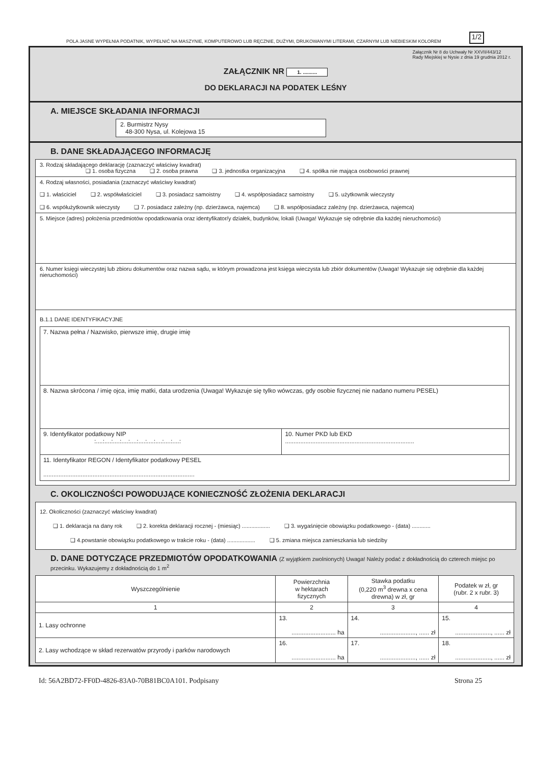POLA JASNE WYPEŁNIA PODATNIK, WYPEŁNIĆ NA MASZYNIE, KOMPUTEROWO LUB RĘCZNIE, DUŻYMI, DRUKOWANYMI LITERAMI, CZARNYM LUB NIEBIESKIM KOLOREM 1/2
Załącznik Nr 8 do Uchwały Nr XXVII/443/12
Rady Miejskiej w Nysie z dnia 19 grudnia 2012 r.
ZAŁĄCZNIK NR 1. ..........
DO DEKLARACJI NA PODATEK LEŚNY
A. MIEJSCE SKŁADANIA INFORMACJI
2. Burmistrz Nysy
48-300 Nysa, ul. Kolejowa 15
B. DANE SKŁADAJĄCEGO INFORMACJĘ
3. Rodzaj składającego deklarację (zaznaczyć właściwy kwadrat)
❑ 1. osoba fizyczna ❑ 2. osoba prawna ❑ 3. jednostka organizacyjna ❑ 4. spółka nie mająca osobowości prawnej
4. Rodzaj własności, posiadania (zaznaczyć właściwy kwadrat)
❑ 1. właściciel ❑ 2. współwłaściciel ❑ 3. posiadacz samoistny ❑ 4. współposiadacz samoistny ❑ 5. użytkownik wieczysty
❑ 6. współużytkownik wieczysty ❑ 7. posiadacz zależny (np. dzierżawca, najemca) ❑ 8. współposiadacz zależny (np. dzierżawca, najemca)
5. Miejsce (adres) położenia przedmiotów opodatkowania oraz identyfikator/y działek, budynków, lokali (Uwaga! Wykazuje się odrębnie dla każdej nieruchomości)
6. Numer księgi wieczystej lub zbioru dokumentów oraz nazwa sądu, w którym prowadzona jest księga wieczysta lub zbiór dokumentów (Uwaga! Wykazuje się odrębnie dla każdej nieruchomości)
B.1.1 DANE IDENTYFIKACYJNE
| 7. Nazwa pełna / Nazwisko, pierwsze imię, drugie imię | |
| 8. Nazwa skrócona / imię ojca, imię matki, data urodzenia (Uwaga! Wykazuje się tylko wówczas, gdy osobie fizycznej nie nadano numeru PESEL) | |
| 9. Identyfikator podatkowy NIP :....:....:....:....:....:....:....:....:....:....: | 10. Numer PKD lub EKD ............................................................................ |
| 11. Identyfikator REGON / Identyfikator podatkowy PESEL ......................................................................................... | |
C. OKOLICZNOŚCI POWODUJĄCE KONIECZNOŚĆ ZŁOŻENIA DEKLARACJI
12. Okoliczności (zaznaczyć właściwy kwadrat)
❑ 1. deklaracja na dany rok ❑ 2. korekta deklaracji rocznej - (miesiąc) .................. ❑ 3. wygaśnięcie obowiązku podatkowego - (data) ............
❑ 4.powstanie obowiązku podatkowego w trakcie roku - (data) .................. ❑ 5. zmiana miejsca zamieszkania lub siedziby
D. DANE DOTYCZĄCE PRZEDMIOTÓW OPODATKOWANIA (Z wyjątkiem zwolnionych) Uwaga! Należy podać z dokładnością do czterech miejsc po przecinku. Wykazujemy z dokładnością do 1 m<sup>2</sup>
| Wyszczególnienie | Powierzchnia w hektarach fizycznych | Stawka podatku (0,220 m<sup>3</sup> drewna x cena drewna) w zł, gr | Podatek w zł, gr (rubr. 2 x rubr. 3) |
| --- | --- | --- | --- |
| 1 | 2 | 3 | 4 |
| 1. Lasy ochronne | 13. .......................... ha | 14. ....................., ...... zł | 15. ....................., ...... zł |
| 2. Lasy wchodzące w skład rezerwatów przyrody i parków narodowych | 16. .......................... ha | 17. ....................., ...... zł | 18. ....................., ...... zł |
Id: 56A2BD72-FF0D-4826-83A0-70B81BC0A101. Podpisany Strona 25